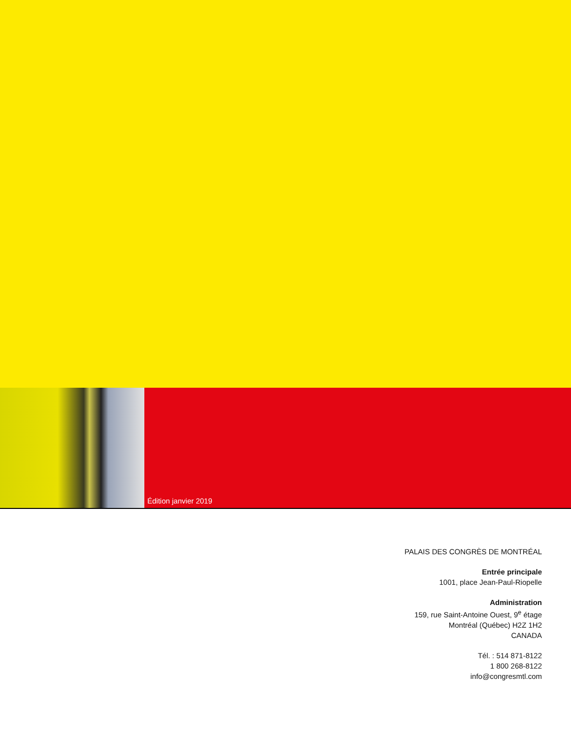Édition janvier 2019
PALAIS DES CONGRÈS DE MONTRÉAL
Entrée principale
1001, place Jean-Paul-Riopelle
Administration
159, rue Saint-Antoine Ouest, 9<sup>e</sup> étage
Montréal (Québec) H2Z 1H2
CANADA
Tél. : 514 871-8122
1 800 268-8122
info@congresmtl.com